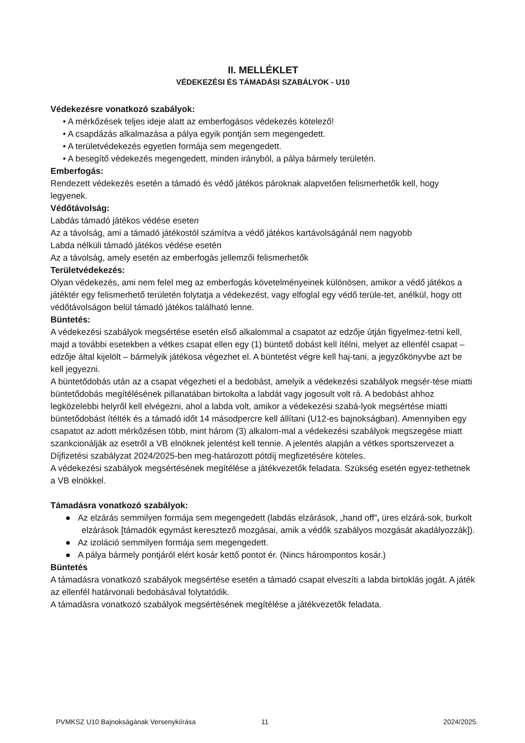II. MELLÉKLET
VÉDEKEZÉSI ÉS TÁMADÁSI SZABÁLYOK - U10
Védekezésre vonatkozó szabályok:
• A mérkőzések teljes ideje alatt az emberfogásos védekezés kötelező!
• A csapdázás alkalmazása a pálya egyik pontján sem megengedett.
• A területvédekezés egyetlen formája sem megengedett.
• A besegítő védekezés megengedett, minden irányból, a pálya bármely területén.
Emberfogás:
Rendezett védekezés esetén a támadó és védő játékos pároknak alapvetően felismerhetők kell, hogy legyenek.
Védőtávolság:
Labdás támadó játékos védése eseten
Az a távolság, ami a támadó játékostól számítva a védő játékos kartávolságánál nem nagyobb
Labda nélküli támadó játékos védése esetén
Az a távolság, amely esetén az emberfogás jellemzői felismerhetők
Területvédekezés:
Olyan védekezés, ami nem felel meg az emberfogás követelményeinek különösen, amikor a védő játékos a játéktér egy felismerhető területén folytatja a védekezést, vagy elfoglal egy védő terüle-tet, anélkül, hogy ott
védőtávolságon belül támadó játékos található lenne.
Büntetés:
A védekezési szabályok megsértése esetén első alkalommal a csapatot az edzője útján figyelmez-tetni kell, majd a további esetekben a vétkes csapat ellen egy (1) büntető dobást kell ítélni, melyet az ellenfél csapat – edzője által kijelölt – bármelyik játékosa végezhet el. A büntetést végre kell haj-tani, a jegyzőkönyvbe azt be kell jegyezni.
A büntetődobás után az a csapat végezheti el a bedobást, amelyik a védekezési szabályok megsér-tése miatti büntetődobás megítélésének pillanatában birtokolta a labdát vagy jogosult volt rá. A bedobást ahhoz legközelebbi helyről kell elvégezni, ahol a labda volt, amikor a védekezési szabá-lyok megsértése miatti büntetődobást ítélték és a támadó időt 14 másodpercre kell állítani (U12-es bajnokságban). Amennyiben egy csapatot az adott mérkőzésen több, mint három (3) alkalom-mal a védekezési szabályok megszegése miatt szankcionálják az esetről a VB elnöknek jelentést kell tennie. A jelentés alapján a vétkes sportszervezet a Díjfizetési szabályzat 2024/2025-ben meg-határozott pótdíj megfizetésére köteles.
A védekezési szabályok megsértésének megítélése a játékvezetők feladata. Szükség esetén egyez-tethetnek a VB elnökkel.
Támadásra vonatkozó szabályok:
● Az elzárás semmilyen formája sem megengedett (labdás elzárások, „hand off”, üres elzárá-sok, burkolt elzárások [támadók egymást keresztező mozgásai, amik a védők szabályos mozgását akadályozzák]).
● Az izoláció semmilyen formája sem megengedett.
● A pálya bármely pontjáról elért kosár kettő pontot ér. (Nincs hárompontos kosár.)
Büntetés
A támadásra vonatkozó szabályok megsértése esetén a támadó csapat elveszíti a labda birtoklás jogát. A játék az ellenfél határvonali bedobásával folytatódik.
A támadásra vonatkozó szabályok megsértésének megítélése a játékvezetők feladata.
PVMKSZ U10 Bajnokságának Versenykiírása 11 2024/2025.